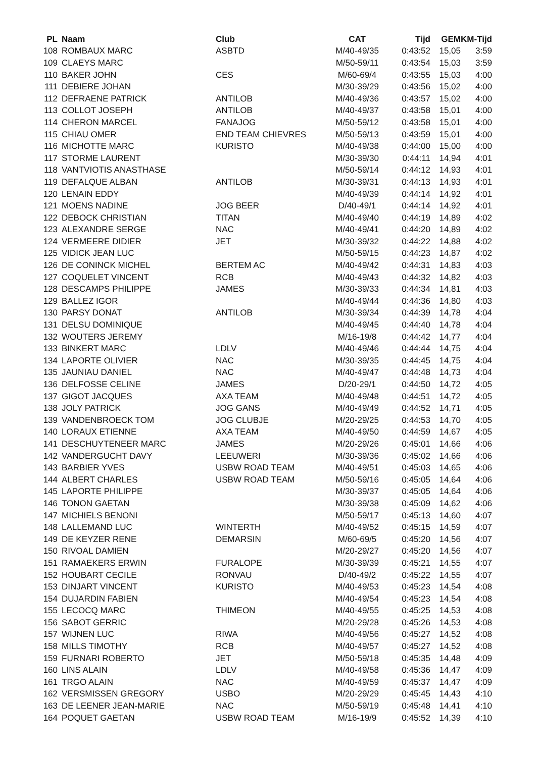| PL | Naam | Club | CAT | Tijd | GEM | KM-Tijd |
| --- | --- | --- | --- | --- | --- | --- |
| 108 | ROMBAUX MARC | ASBTD | M/40-49/35 | 0:43:52 | 15,05 | 3:59 |
| 109 | CLAEYS MARC | | M/50-59/11 | 0:43:54 | 15,03 | 3:59 |
| 110 | BAKER JOHN | CES | M/60-69/4 | 0:43:55 | 15,03 | 4:00 |
| 111 | DEBIERE JOHAN | | M/30-39/29 | 0:43:56 | 15,02 | 4:00 |
| 112 | DEFRAENE PATRICK | ANTILOB | M/40-49/36 | 0:43:57 | 15,02 | 4:00 |
| 113 | COLLOT JOSEPH | ANTILOB | M/40-49/37 | 0:43:58 | 15,01 | 4:00 |
| 114 | CHERON MARCEL | FANAJOG | M/50-59/12 | 0:43:58 | 15,01 | 4:00 |
| 115 | CHIAU OMER | END TEAM CHIEVRES | M/50-59/13 | 0:43:59 | 15,01 | 4:00 |
| 116 | MICHOTTE MARC | KURISTO | M/40-49/38 | 0:44:00 | 15,00 | 4:00 |
| 117 | STORME LAURENT | | M/30-39/30 | 0:44:11 | 14,94 | 4:01 |
| 118 | VANTVIOTIS ANASTHASE | | M/50-59/14 | 0:44:12 | 14,93 | 4:01 |
| 119 | DEFALQUE ALBAN | ANTILOB | M/30-39/31 | 0:44:13 | 14,93 | 4:01 |
| 120 | LENAIN EDDY | | M/40-49/39 | 0:44:14 | 14,92 | 4:01 |
| 121 | MOENS NADINE | JOG BEER | D/40-49/1 | 0:44:14 | 14,92 | 4:01 |
| 122 | DEBOCK CHRISTIAN | TITAN | M/40-49/40 | 0:44:19 | 14,89 | 4:02 |
| 123 | ALEXANDRE SERGE | NAC | M/40-49/41 | 0:44:20 | 14,89 | 4:02 |
| 124 | VERMEERE DIDIER | JET | M/30-39/32 | 0:44:22 | 14,88 | 4:02 |
| 125 | VIDICK JEAN LUC | | M/50-59/15 | 0:44:23 | 14,87 | 4:02 |
| 126 | DE CONINCK MICHEL | BERTEM AC | M/40-49/42 | 0:44:31 | 14,83 | 4:03 |
| 127 | COQUELET VINCENT | RCB | M/40-49/43 | 0:44:32 | 14,82 | 4:03 |
| 128 | DESCAMPS PHILIPPE | JAMES | M/30-39/33 | 0:44:34 | 14,81 | 4:03 |
| 129 | BALLEZ IGOR | | M/40-49/44 | 0:44:36 | 14,80 | 4:03 |
| 130 | PARSY DONAT | ANTILOB | M/30-39/34 | 0:44:39 | 14,78 | 4:04 |
| 131 | DELSU DOMINIQUE | | M/40-49/45 | 0:44:40 | 14,78 | 4:04 |
| 132 | WOUTERS JEREMY | | M/16-19/8 | 0:44:42 | 14,77 | 4:04 |
| 133 | BINKERT MARC | LDLV | M/40-49/46 | 0:44:44 | 14,75 | 4:04 |
| 134 | LAPORTE OLIVIER | NAC | M/30-39/35 | 0:44:45 | 14,75 | 4:04 |
| 135 | JAUNIAU DANIEL | NAC | M/40-49/47 | 0:44:48 | 14,73 | 4:04 |
| 136 | DELFOSSE CELINE | JAMES | D/20-29/1 | 0:44:50 | 14,72 | 4:05 |
| 137 | GIGOT JACQUES | AXA TEAM | M/40-49/48 | 0:44:51 | 14,72 | 4:05 |
| 138 | JOLY PATRICK | JOG GANS | M/40-49/49 | 0:44:52 | 14,71 | 4:05 |
| 139 | VANDENBROECK TOM | JOG CLUBJE | M/20-29/25 | 0:44:53 | 14,70 | 4:05 |
| 140 | LORAUX ETIENNE | AXA TEAM | M/40-49/50 | 0:44:59 | 14,67 | 4:05 |
| 141 | DESCHUYTENEER MARC | JAMES | M/20-29/26 | 0:45:01 | 14,66 | 4:06 |
| 142 | VANDERGUCHT DAVY | LEEUWERI | M/30-39/36 | 0:45:02 | 14,66 | 4:06 |
| 143 | BARBIER YVES | USBW ROAD TEAM | M/40-49/51 | 0:45:03 | 14,65 | 4:06 |
| 144 | ALBERT CHARLES | USBW ROAD TEAM | M/50-59/16 | 0:45:05 | 14,64 | 4:06 |
| 145 | LAPORTE PHILIPPE | | M/30-39/37 | 0:45:05 | 14,64 | 4:06 |
| 146 | TONON GAETAN | | M/30-39/38 | 0:45:09 | 14,62 | 4:06 |
| 147 | MICHIELS BENONI | | M/50-59/17 | 0:45:13 | 14,60 | 4:07 |
| 148 | LALLEMAND LUC | WINTERTH | M/40-49/52 | 0:45:15 | 14,59 | 4:07 |
| 149 | DE KEYZER RENE | DEMARSIN | M/60-69/5 | 0:45:20 | 14,56 | 4:07 |
| 150 | RIVOAL DAMIEN | | M/20-29/27 | 0:45:20 | 14,56 | 4:07 |
| 151 | RAMAEKERS ERWIN | FURALOPE | M/30-39/39 | 0:45:21 | 14,55 | 4:07 |
| 152 | HOUBART CECILE | RONVAU | D/40-49/2 | 0:45:22 | 14,55 | 4:07 |
| 153 | DINJART VINCENT | KURISTO | M/40-49/53 | 0:45:23 | 14,54 | 4:08 |
| 154 | DUJARDIN FABIEN | | M/40-49/54 | 0:45:23 | 14,54 | 4:08 |
| 155 | LECOCQ MARC | THIMEON | M/40-49/55 | 0:45:25 | 14,53 | 4:08 |
| 156 | SABOT GERRIC | | M/20-29/28 | 0:45:26 | 14,53 | 4:08 |
| 157 | WIJNEN LUC | RIWA | M/40-49/56 | 0:45:27 | 14,52 | 4:08 |
| 158 | MILLS TIMOTHY | RCB | M/40-49/57 | 0:45:27 | 14,52 | 4:08 |
| 159 | FURNARI ROBERTO | JET | M/50-59/18 | 0:45:35 | 14,48 | 4:09 |
| 160 | LINS ALAIN | LDLV | M/40-49/58 | 0:45:36 | 14,47 | 4:09 |
| 161 | TRGO ALAIN | NAC | M/40-49/59 | 0:45:37 | 14,47 | 4:09 |
| 162 | VERSMISSEN GREGORY | USBO | M/20-29/29 | 0:45:45 | 14,43 | 4:10 |
| 163 | DE LEENER JEAN-MARIE | NAC | M/50-59/19 | 0:45:48 | 14,41 | 4:10 |
| 164 | POQUET GAETAN | USBW ROAD TEAM | M/16-19/9 | 0:45:52 | 14,39 | 4:10 |